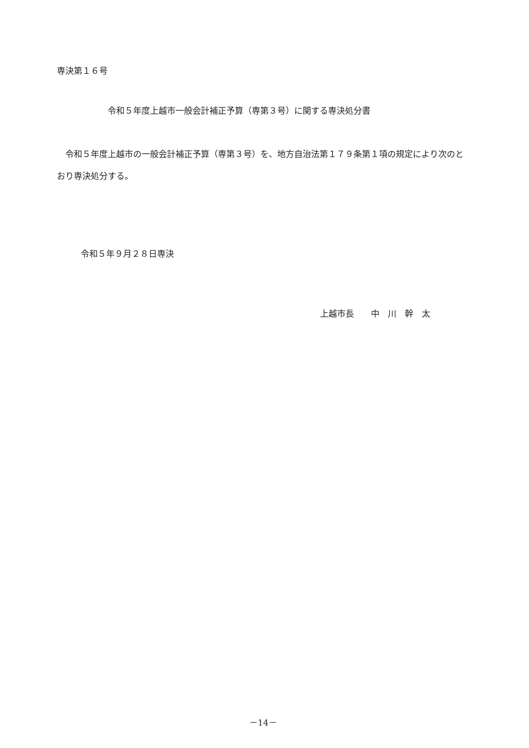専決第１６号
令和５年度上越市一般会計補正予算（専第３号）に関する専決処分書
　令和５年度上越市の一般会計補正予算（専第３号）を、地方自治法第１７９条第１項の規定により次のとおり専決処分する。
令和５年９月２８日専決
上越市長　　中　川　幹　太
－14－